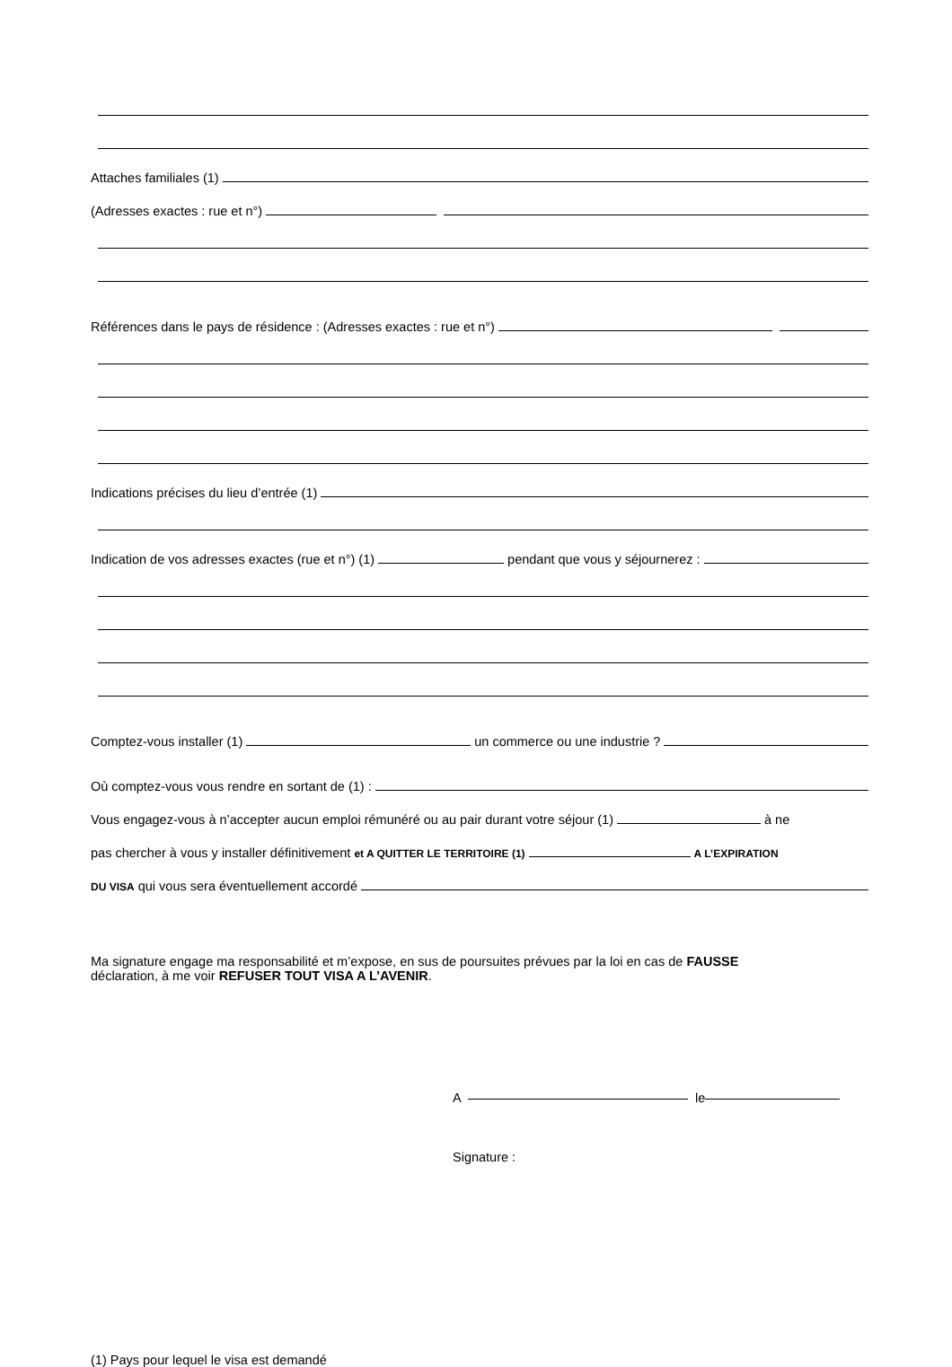Attaches familiales (1)
(Adresses exactes : rue et n°)
Références dans le pays de résidence : (Adresses exactes : rue et n°)
Indications précises du lieu d’entrée (1)
Indication de vos adresses exactes (rue et n°) (1) pendant que vous y séjournerez :
Comptez-vous installer (1) un commerce ou une industrie ?
Où comptez-vous vous rendre en sortant de (1) :
Vous engagez-vous à n’accepter aucun emploi rémunéré ou au pair durant votre séjour (1) à ne
pas chercher à vous y installer définitivement et A QUITTER LE TERRITOIRE (1) A L’EXPIRATION
DU VISA qui vous sera éventuellement accordé
Ma signature engage ma responsabilité et m’expose, en sus de poursuites prévues par la loi en cas de FAUSSE
déclaration, à me voir REFUSER TOUT VISA A L’AVENIR.
A le
Signature :
(1) Pays pour lequel le visa est demandé